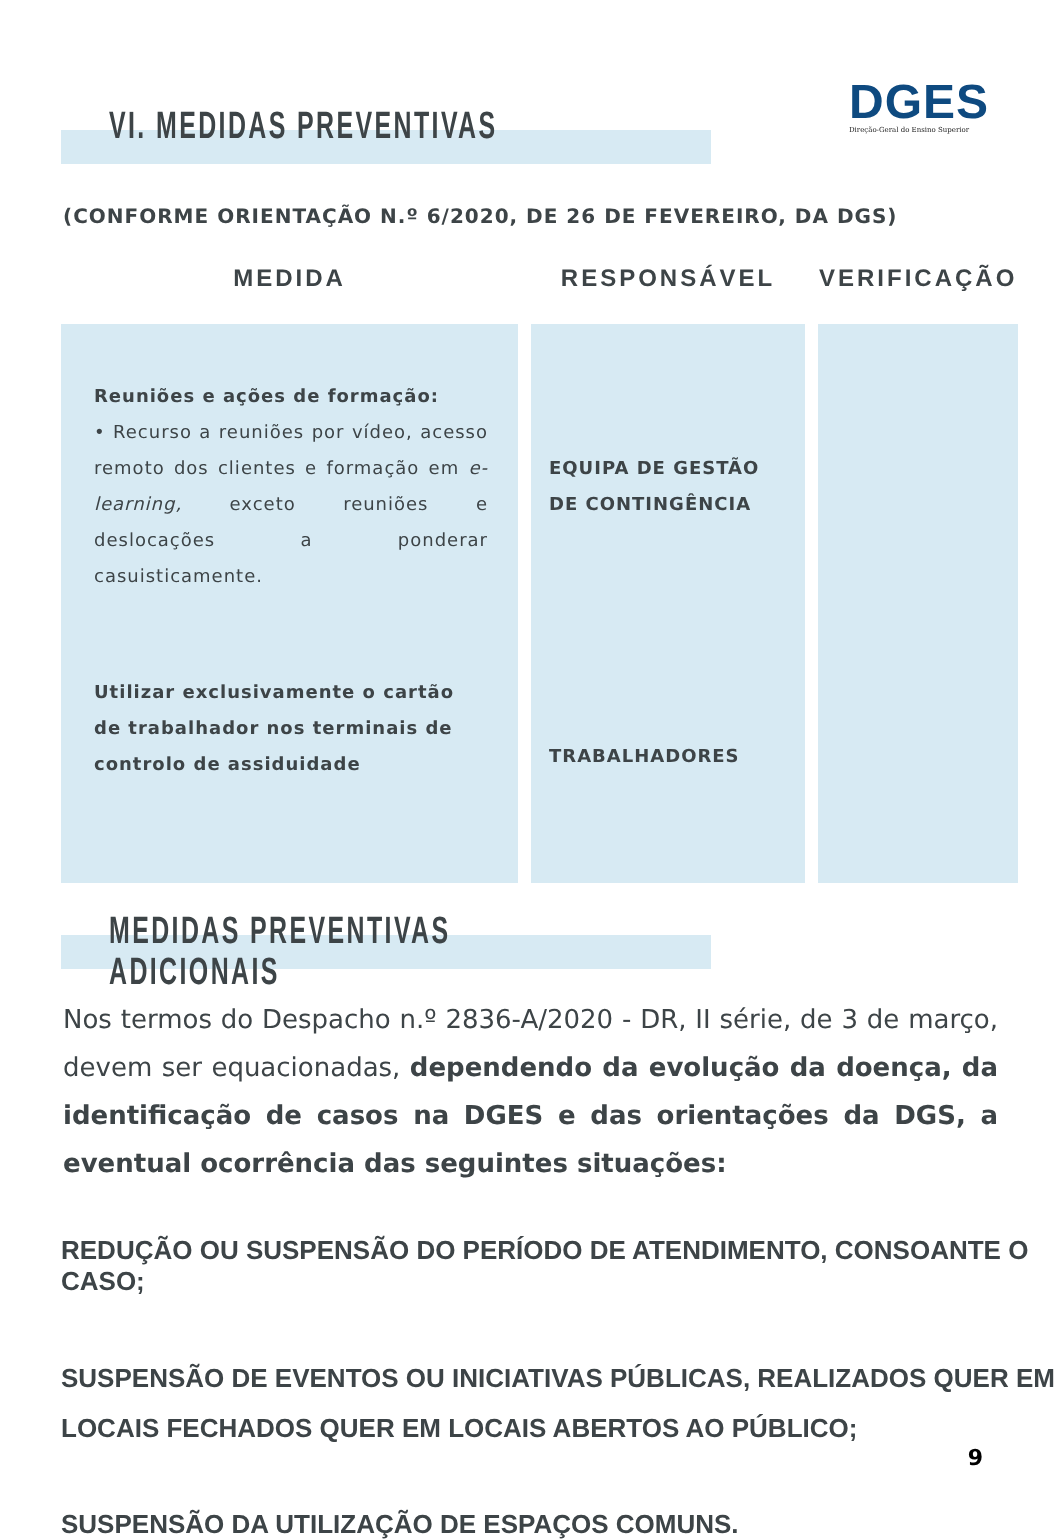DGES
Direção-Geral do Ensino Superior
VI. MEDIDAS PREVENTIVAS
(CONFORME ORIENTAÇÃO N.º 6/2020, DE 26 DE FEVEREIRO, DA DGS)
| MEDIDA | RESPONSÁVEL | VERIFICAÇÃO |
| --- | --- | --- |
| Reuniões e ações de formação: • Recurso a reuniões por vídeo, acesso remoto dos clientes e formação em e-learning, exceto reuniões e deslocações a ponderar casuisticamente. Utilizar exclusivamente o cartão de trabalhador nos terminais de controlo de assiduidade | EQUIPA DE GESTÃO DE CONTINGÊNCIA TRABALHADORES | |
MEDIDAS PREVENTIVAS ADICIONAIS
Nos termos do Despacho n.º 2836-A/2020 - DR, II série, de 3 de março, devem ser equacionadas, dependendo da evolução da doença, da identificação de casos na DGES e das orientações da DGS, a eventual ocorrência das seguintes situações:
REDUÇÃO OU SUSPENSÃO DO PERÍODO DE ATENDIMENTO, CONSOANTE O CASO;
SUSPENSÃO DE EVENTOS OU INICIATIVAS PÚBLICAS, REALIZADOS QUER EM LOCAIS FECHADOS QUER EM LOCAIS ABERTOS AO PÚBLICO;
SUSPENSÃO DA UTILIZAÇÃO DE ESPAÇOS COMUNS.
9